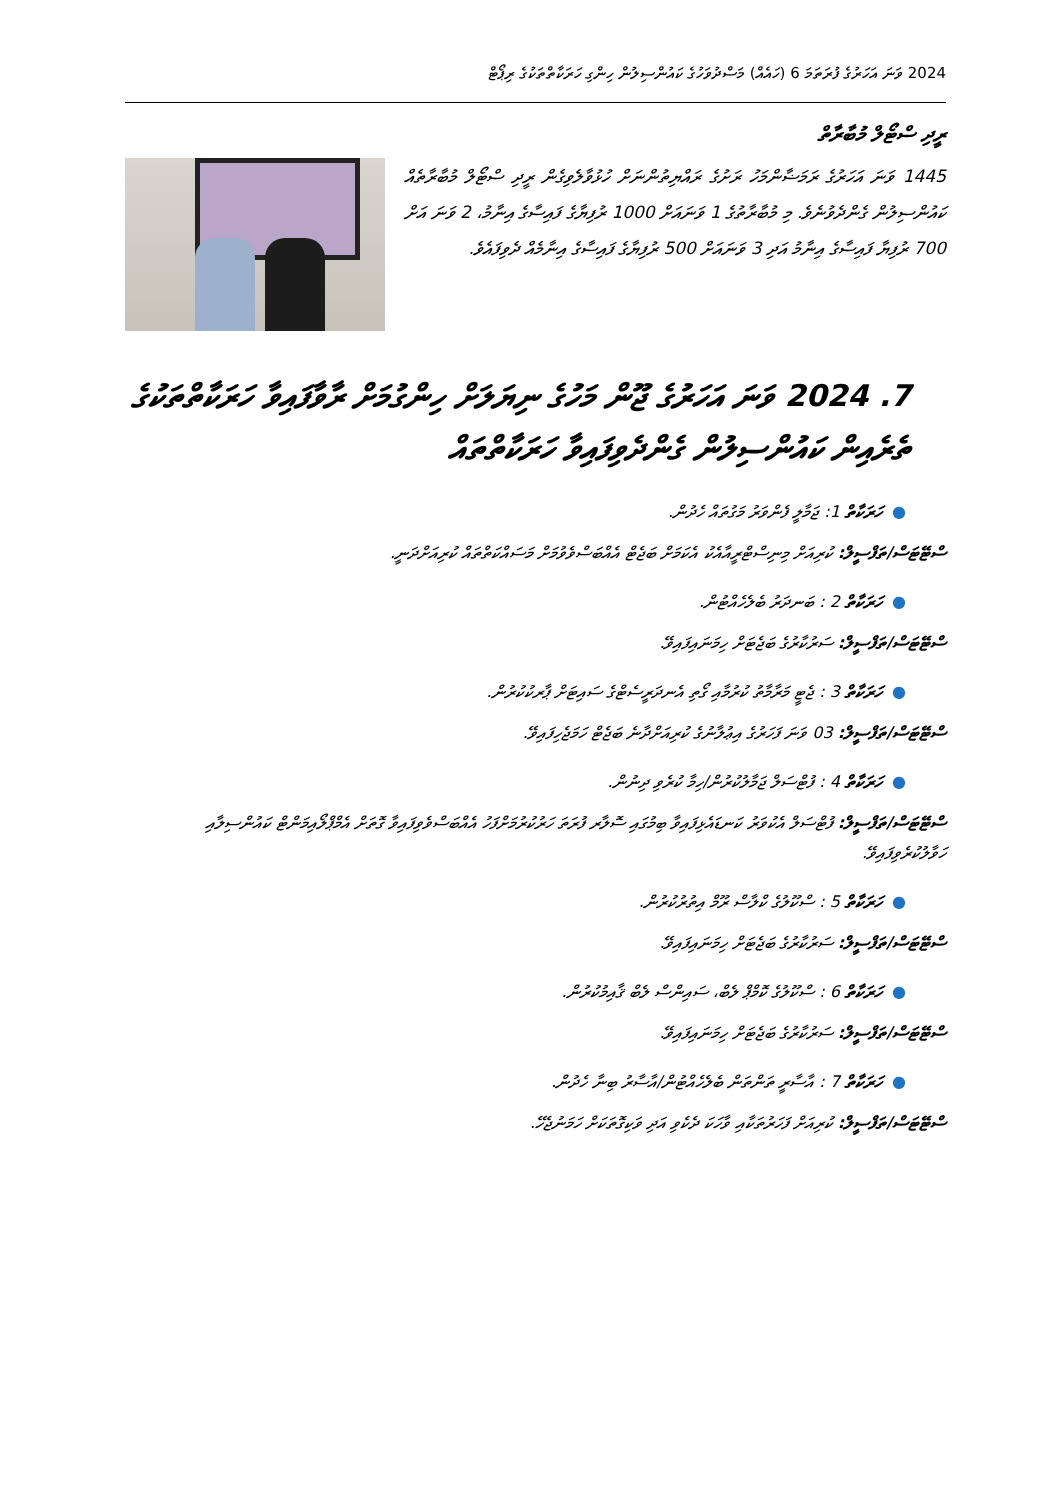2024 ވަނަ އަހަރުގެ ފުރަތަމަ 6 (ހައެއް) މަސްދުވަހުގެ ކައުންސިލުން ހިންގި ހަރަކާތްތަކުގެ ރިޕޯޓް
ރީދި ސްޓޯލް މުބާރާތް
1445 ވަނަ އަހަރުގެ ރަމަޟާންމަހު ރަށުގެ ރައްޔިތުންނަށް ހުޅުވާލެވިގެން ރީދި ސްޓޯލް މުބާރާތެއް ކައުންސިލުން ގެންދެވުނެވެ. މި މުބާރާތުގެ 1 ވަނައަށް 1000 ރުފިޔާގެ ފައިސާގެ އިނާމު، 2 ވަނަ އަށް 700 ރުފިޔާ ފައިސާގެ އިނާމު އަދި 3 ވަނައަށް 500 ރުފިޔާގެ ފައިސާގެ އިނާމެއް ދެވިފައެވެ.
7. 2024 ވަނަ އަހަރުގެ ޖޫން މަހުގެ ނިޔަލަށް ހިންގުމަށް ރާވާފައިވާ ހަރަކާތްތަކުގެ ތެރެއިން ކައުންސިލުން ގެންދެވިފައިވާ ހަރަކާތްތައް
●ހަރަކާތް 1: ޖަމާލީ ފެންވަރު މަގުތައް ހެދުން.
ސްޓޭޓަސް/ތަފްސީލް: ކުރިއަށް މިނިސްޓްރީއާއެކު އެކަމަށް ބަޖެޓް އެއްބަސްވެވުމަށް މަސައްކަތްތައް ކުރިއަށްދަނީ.
●ހަރަކާތް 2 : ބަނދަރު ބެލެހެއްޓުން.
ސްޓޭޓަސް/ތަފްސީލް: ސަރުކާރުގެ ބަޖެޓަށް ހިމަނައިފައިވޭ.
●ހަރަކާތް 3 : ޖެޓީ މަރާމާތު ކުރުމާއި ގޯތި އެނދަރީސެޓްގެ ސައިޓަށް ޕާރކުކުރުން.
ސްޓޭޓަސް/ތަފްސީލް: 03 ވަނަ ފަހަރުގެ އިޢުލާނުގެ ކުރިއަށްދާނެ ބަޖެޓް ހަމަޖެހިފައިވޭ.
●ހަރަކާތް 4 : ފުޓްސަލް ޖަމާލުކުރުން/ހިމާ ކުރެވި ދިނުން.
ސްޓޭޓަސް/ތަފްސީލް: ފުޓްސަލް އެކުވަރު ކަނޑައެޅިފައިވާ ބިމުގައި ސޮލާރ ފުރަތަ ހަރުކުރުމަށްފަހު އެއްބަސްވެވިފައިވާ ގޮތަށް އެމްޕްލޯއިމަންޓް ކައުންސިލާއި ހަވާލުކުރެވިފައިވޭ.
●ހަރަކާތް 5 : ސްކޫލުގެ ކްލާސް ރޫމް އިތުރުކުރުން.
ސްޓޭޓަސް/ތަފްސީލް: ސަރުކާރުގެ ބަޖެޓަށް ހިމަނައިފައިވޭ.
●ހަރަކާތް 6 : ސްކޫލުގެ ކޮމްޕް ލެބް، ސައިންސް ލެބް ޤާއިމުކުރުން.
ސްޓޭޓަސް/ތަފްސީލް: ސަރުކާރުގެ ބަޖެޓަށް ހިމަނައިފައިވޭ.
●ހަރަކާތް 7 : އާސާރީ ތަންތަން ބެލެހެއްޓުން/އާސާރު ބިނާ ހެދުން.
ސްޓޭޓަސް/ތަފްސީލް: ކުރިއަށް ފަހަރުތަކާއި ވާހަކަ ދެކެވި އަދި ވަކިގޮތަކަށް ހަމަނުޖެހޭ.